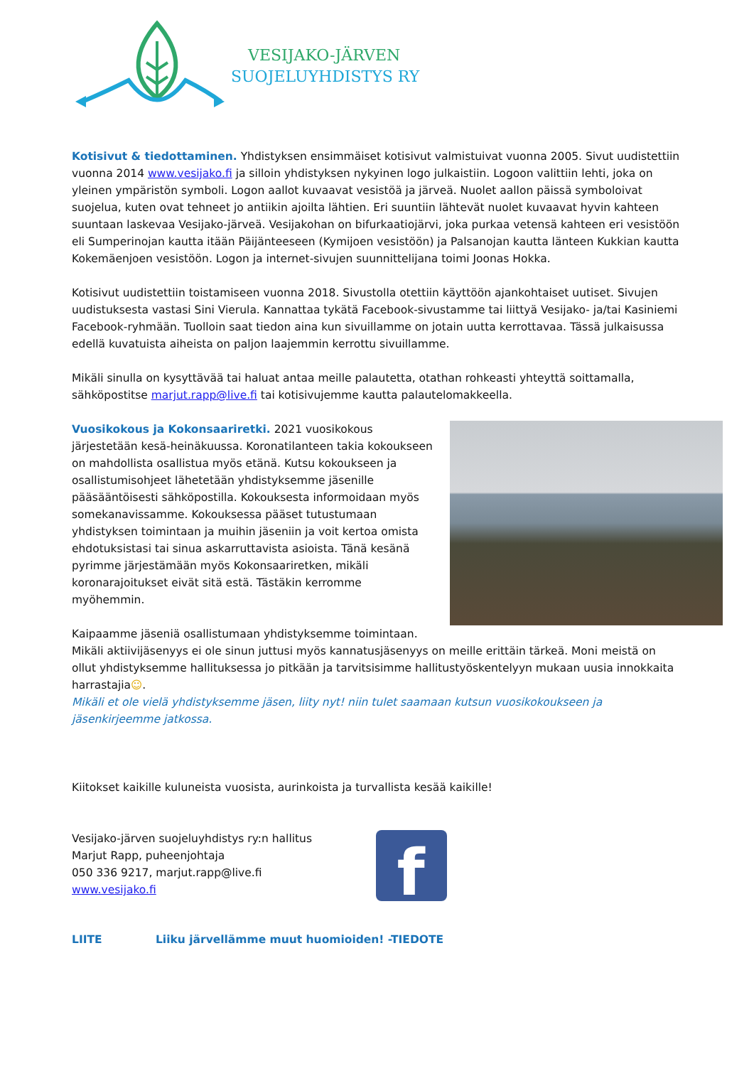VESIJAKO-JÄRVEN
SUOJELUYHDISTYS RY
Kotisivut & tiedottaminen. Yhdistyksen ensimmäiset kotisivut valmistuivat vuonna 2005. Sivut uudistettiin vuonna 2014 www.vesijako.fi ja silloin yhdistyksen nykyinen logo julkaistiin. Logoon valittiin lehti, joka on yleinen ympäristön symboli. Logon aallot kuvaavat vesistöä ja järveä. Nuolet aallon päissä symboloivat suojelua, kuten ovat tehneet jo antiikin ajoilta lähtien. Eri suuntiin lähtevät nuolet kuvaavat hyvin kahteen suuntaan laskevaa Vesijako-järveä. Vesijakohan on bifurkaatiojärvi, joka purkaa vetensä kahteen eri vesistöön eli Sumperinojan kautta itään Päijänteeseen (Kymijoen vesistöön) ja Palsanojan kautta länteen Kukkian kautta Kokemäenjoen vesistöön. Logon ja internet-sivujen suunnittelijana toimi Joonas Hokka.
Kotisivut uudistettiin toistamiseen vuonna 2018. Sivustolla otettiin käyttöön ajankohtaiset uutiset. Sivujen uudistuksesta vastasi Sini Vierula. Kannattaa tykätä Facebook-sivustamme tai liittyä Vesijako- ja/tai Kasiniemi Facebook-ryhmään. Tuolloin saat tiedon aina kun sivuillamme on jotain uutta kerrottavaa. Tässä julkaisussa edellä kuvatuista aiheista on paljon laajemmin kerrottu sivuillamme.
Mikäli sinulla on kysyttävää tai haluat antaa meille palautetta, otathan rohkeasti yhteyttä soittamalla, sähköpostitse marjut.rapp@live.fi tai kotisivujemme kautta palautelomakkeella.
Vuosikokous ja Kokonsaariretki. 2021 vuosikokous järjestetään kesä-heinäkuussa. Koronatilanteen takia kokoukseen on mahdollista osallistua myös etänä. Kutsu kokoukseen ja osallistumisohjeet lähetetään yhdistyksemme jäsenille pääsääntöisesti sähköpostilla. Kokouksesta informoidaan myös somekanavissamme. Kokouksessa pääset tutustumaan yhdistyksen toimintaan ja muihin jäseniin ja voit kertoa omista ehdotuksistasi tai sinua askarruttavista asioista. Tänä kesänä pyrimme järjestämään myös Kokonsaariretken, mikäli koronarajoitukset eivät sitä estä. Tästäkin kerromme myöhemmin.
Kaipaamme jäseniä osallistumaan yhdistyksemme toimintaan. Mikäli aktiivijäsenyys ei ole sinun juttusi myös kannatusjäsenyys on meille erittäin tärkeä. Moni meistä on ollut yhdistyksemme hallituksessa jo pitkään ja tarvitsisimme hallitustyöskentelyyn mukaan uusia innokkaita harrastajia☺.
Mikäli et ole vielä yhdistyksemme jäsen, liity nyt! niin tulet saamaan kutsun vuosikokoukseen ja jäsenkirjeemme jatkossa.
Kiitokset kaikille kuluneista vuosista, aurinkoista ja turvallista kesää kaikille!
Vesijako-järven suojeluyhdistys ry:n hallitus
Marjut Rapp, puheenjohtaja
050 336 9217, marjut.rapp@live.fi
www.vesijako.fi
f
LIITE Liiku järvellämme muut huomioiden! -TIEDOTE